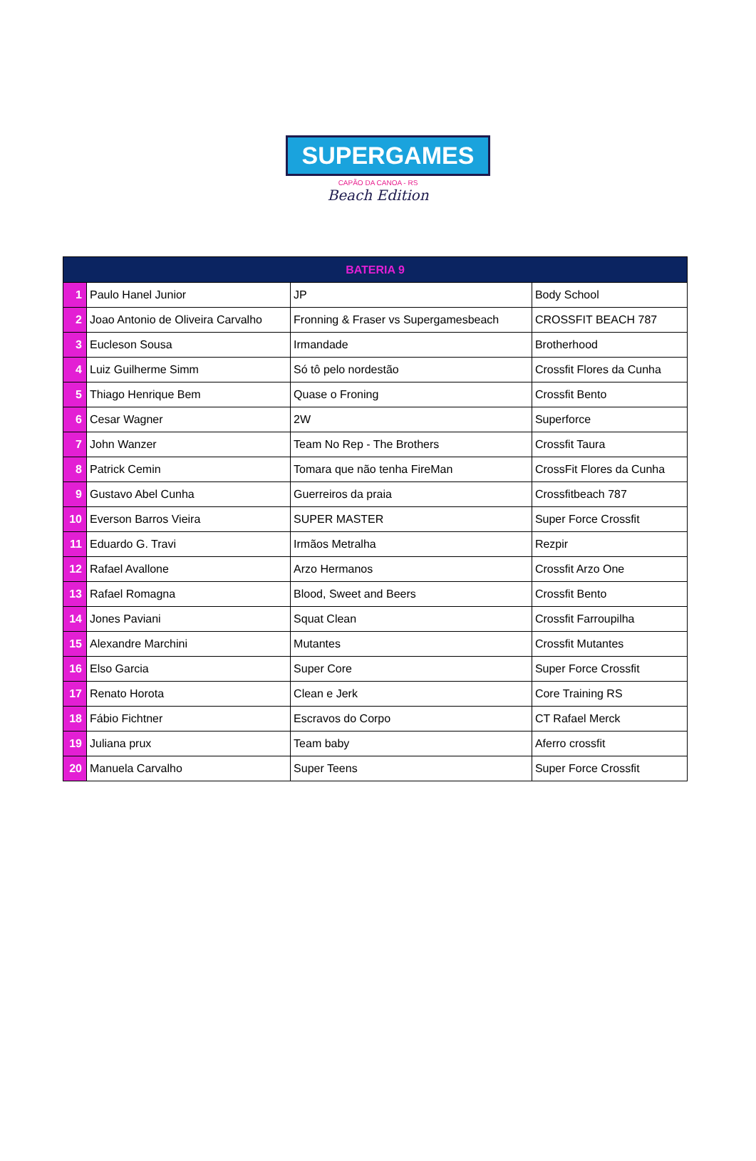SUPERGAMES
CAPÃO DA CANOA - RS
Beach Edition
| BATERIA 9 | | | |
| --- | --- | --- | --- |
| 1 | Paulo Hanel Junior | JP | Body School |
| 2 | Joao Antonio de Oliveira Carvalho | Fronning & Fraser vs Supergamesbeach | CROSSFIT BEACH 787 |
| 3 | Eucleson Sousa | Irmandade | Brotherhood |
| 4 | Luiz Guilherme Simm | Só tô pelo nordestão | Crossfit Flores da Cunha |
| 5 | Thiago Henrique Bem | Quase o Froning | Crossfit Bento |
| 6 | Cesar Wagner | 2W | Superforce |
| 7 | John Wanzer | Team No Rep - The Brothers | Crossfit Taura |
| 8 | Patrick Cemin | Tomara que não tenha FireMan | CrossFit Flores da Cunha |
| 9 | Gustavo Abel Cunha | Guerreiros da praia | Crossfitbeach 787 |
| 10 | Everson Barros Vieira | SUPER MASTER | Super Force Crossfit |
| 11 | Eduardo G. Travi | Irmãos Metralha | Rezpir |
| 12 | Rafael Avallone | Arzo Hermanos | Crossfit Arzo One |
| 13 | Rafael Romagna | Blood, Sweet and Beers | Crossfit Bento |
| 14 | Jones Paviani | Squat Clean | Crossfit Farroupilha |
| 15 | Alexandre Marchini | Mutantes | Crossfit Mutantes |
| 16 | Elso Garcia | Super Core | Super Force Crossfit |
| 17 | Renato Horota | Clean e Jerk | Core Training RS |
| 18 | Fábio Fichtner | Escravos do Corpo | CT Rafael Merck |
| 19 | Juliana prux | Team baby | Aferro crossfit |
| 20 | Manuela Carvalho | Super Teens | Super Force Crossfit |